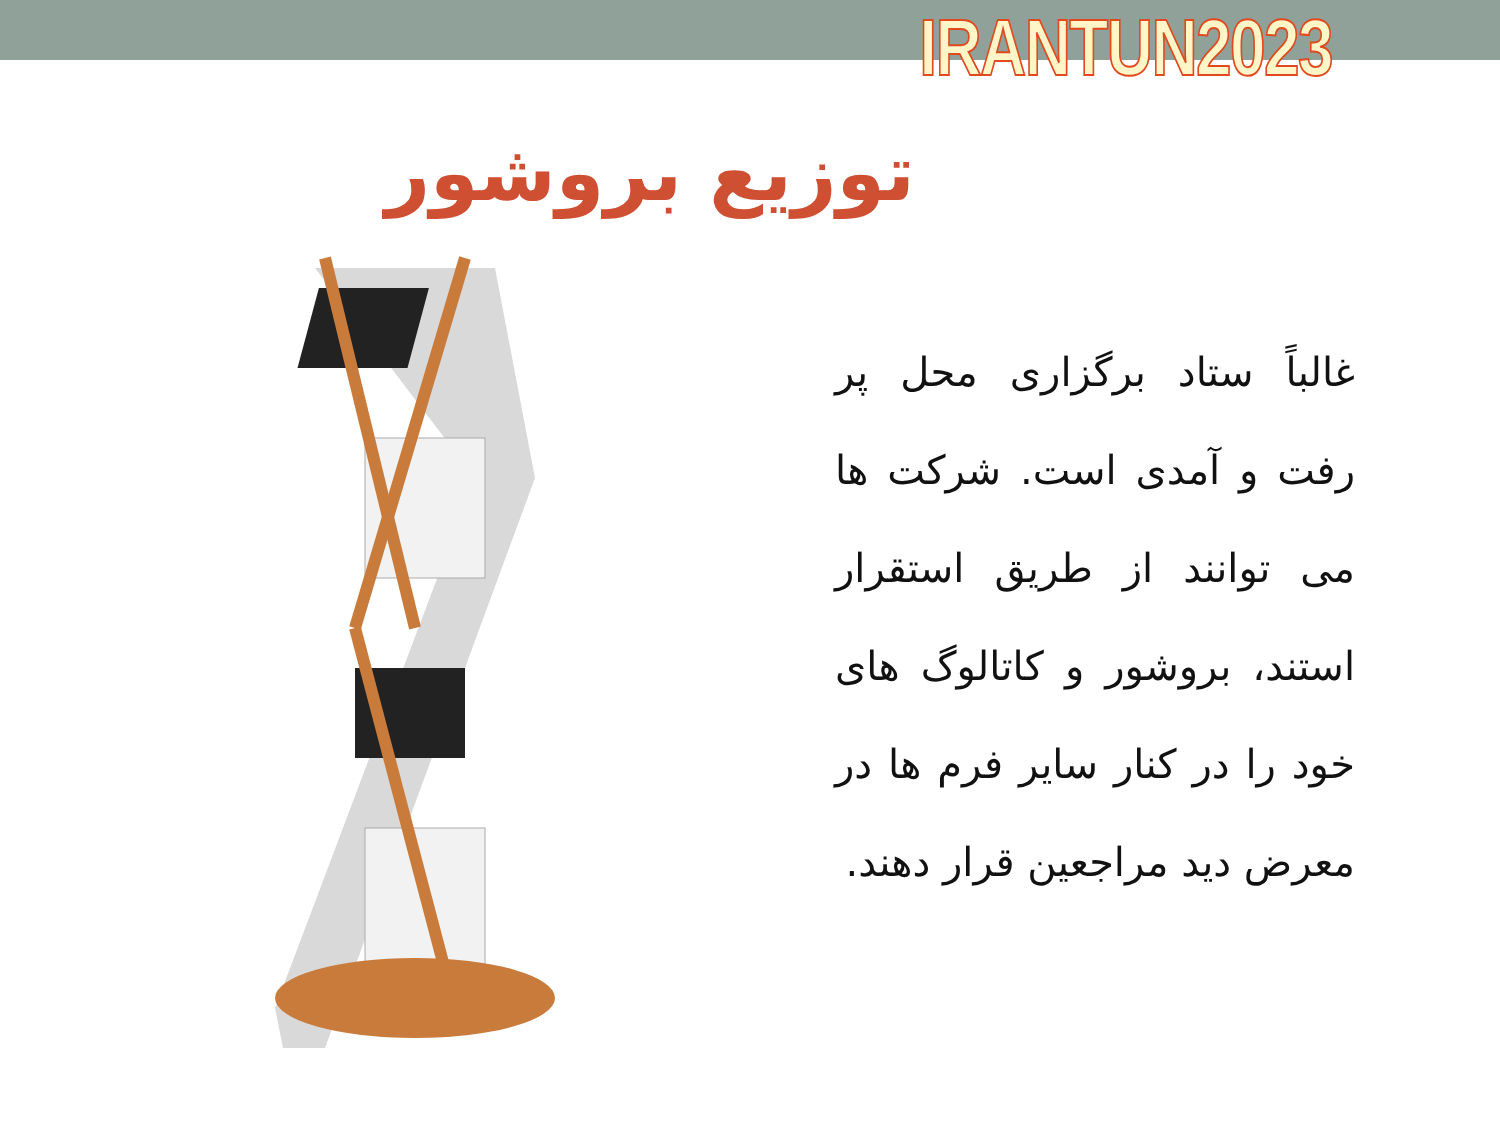IRANTUN2023
توزیع بروشور
غالباً ستاد برگزاری محل پر رفت و آمدی است. شرکت ها می توانند از طریق استقرار استند، بروشور و کاتالوگ های خود را در کنار سایر فرم ها در معرض دید مراجعین قرار دهند.